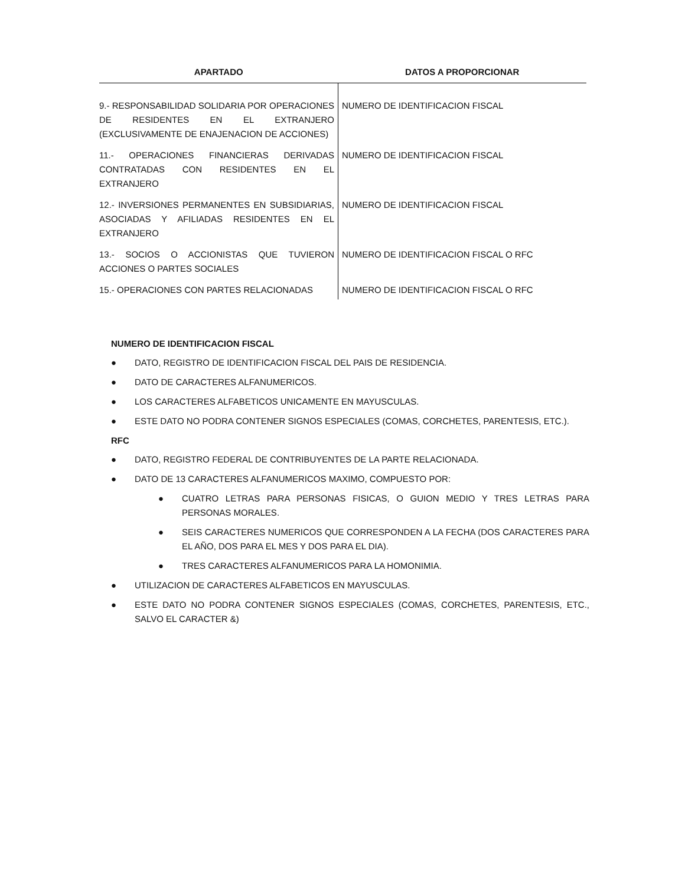| APARTADO | DATOS A PROPORCIONAR |
| --- | --- |
| 9.- RESPONSABILIDAD SOLIDARIA POR OPERACIONES DE RESIDENTES EN EL EXTRANJERO (EXCLUSIVAMENTE DE ENAJENACION DE ACCIONES) | NUMERO DE IDENTIFICACION FISCAL |
| 11.- OPERACIONES FINANCIERAS DERIVADAS CONTRATADAS CON RESIDENTES EN EL EXTRANJERO | NUMERO DE IDENTIFICACION FISCAL |
| 12.- INVERSIONES PERMANENTES EN SUBSIDIARIAS, ASOCIADAS Y AFILIADAS RESIDENTES EN EL EXTRANJERO | NUMERO DE IDENTIFICACION FISCAL |
| 13.- SOCIOS O ACCIONISTAS QUE TUVIERON ACCIONES O PARTES SOCIALES | NUMERO DE IDENTIFICACION FISCAL O RFC |
| 15.- OPERACIONES CON PARTES RELACIONADAS | NUMERO DE IDENTIFICACION FISCAL O RFC |
NUMERO DE IDENTIFICACION FISCAL
● DATO, REGISTRO DE IDENTIFICACION FISCAL DEL PAIS DE RESIDENCIA.
● DATO DE CARACTERES ALFANUMERICOS.
● LOS CARACTERES ALFABETICOS UNICAMENTE EN MAYUSCULAS.
● ESTE DATO NO PODRA CONTENER SIGNOS ESPECIALES (COMAS, CORCHETES, PARENTESIS, ETC.).
RFC
● DATO, REGISTRO FEDERAL DE CONTRIBUYENTES DE LA PARTE RELACIONADA.
● DATO DE 13 CARACTERES ALFANUMERICOS MAXIMO, COMPUESTO POR:
● CUATRO LETRAS PARA PERSONAS FISICAS, O GUION MEDIO Y TRES LETRAS PARA PERSONAS MORALES.
● SEIS CARACTERES NUMERICOS QUE CORRESPONDEN A LA FECHA (DOS CARACTERES PARA EL AÑO, DOS PARA EL MES Y DOS PARA EL DIA).
● TRES CARACTERES ALFANUMERICOS PARA LA HOMONIMIA.
● UTILIZACION DE CARACTERES ALFABETICOS EN MAYUSCULAS.
● ESTE DATO NO PODRA CONTENER SIGNOS ESPECIALES (COMAS, CORCHETES, PARENTESIS, ETC., SALVO EL CARACTER &)